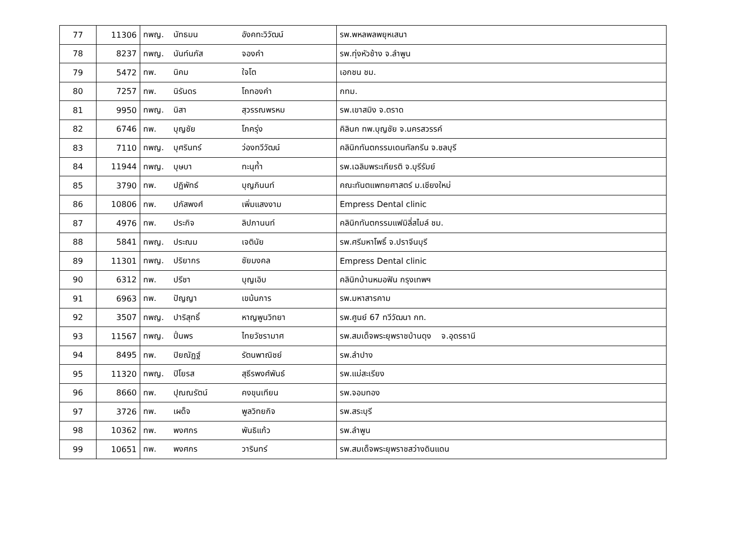| 77 | 11306 | ทพญ. นัทธมน อังคทะวิวัฒน์ | รพ.พหลพลพยุหเสนา |
| 78 | 8237 | ทพญ. นันท์นภัส จองคำ | รพ.ทุ่งหัวช้าง จ.ลำพูน |
| 79 | 5472 | ทพ. นิคม ใจโต | เอกชน ชม. |
| 80 | 7257 | ทพ. นิรันดร โถทองคำ | กทม. |
| 81 | 9950 | ทพญ. นิสา สุวรรณพรหม | รพ.เขาสมิง จ.ตราด |
| 82 | 6746 | ทพ. บุญชัย โภครุ่ง | คิลินก ทพ.บุญชัย จ.นครสวรรค์ |
| 83 | 7110 | ทพญ. บุศรินทร์ ว่องทวีวัฒน์ | คลินิกทันตกรรมเดนทัลกรีน จ.ชลบุรี |
| 84 | 11944 | ทพญ. บุษบา ทะนุก้ำ | รพ.เฉลิมพระเกียรติ จ.บุรีรัมย์ |
| 85 | 3790 | ทพ. ปฏิพัทธ์ บุญภินนท์ | คณะทันตแพทยศาสตร์ ม.เชียงใหม่ |
| 86 | 10806 | ทพ. ปภัสพงศ์ เพิ่มแสงงาม | Empress Dental clinic |
| 87 | 4976 | ทพ. ประกิจ ลิปภานนท์ | คลินิกทันตกรรมแฟมิลี่สไมล์ ชม. |
| 88 | 5841 | ทพญ. ประณม เจตินัย | รพ.ศรีมหาโพธิ์ จ.ปราจีนบุรี |
| 89 | 11301 | ทพญ. ปริยากร ชัยมงคล | Empress Dental clinic |
| 90 | 6312 | ทพ. ปรีชา บุญเอิบ | คลินิกบ้านหมอฟัน กรุงเทพฯ |
| 91 | 6963 | ทพ. ปัญญา เขม้นการ | รพ.มหาสารคาม |
| 92 | 3507 | ทพญ. ปาริสุทธิ์ หาญพูนวิทยา | รพ.ศูนย์ 67 ทวีวัฒนา กท. |
| 93 | 11567 | ทพญ. ปิ่นพร ไทยวัชรามาศ | รพ.สมเด็จพระยุพราชบ้านดุง จ.อุดรธานี |
| 94 | 8495 | ทพ. ปิยณัฏฐ์ รัตนพาณิชย์ | รพ.ลำปาง |
| 95 | 11320 | ทพญ. ปิโยรส สุธีรพงศ์พันธ์ | รพ.แม่สะเรียง |
| 96 | 8660 | ทพ. ปุณณรัตน์ คงขุนเทียน | รพ.จอมทอง |
| 97 | 3726 | ทพ. เผด็จ พูลวิทยกิจ | รพ.สระบุรี |
| 98 | 10362 | ทพ. พงศกร พันธิแก้ว | รพ.ลำพูน |
| 99 | 10651 | ทพ. พงศกร วารินทร์ | รพ.สมเด็จพระยุพราชสว่างดินแดน |